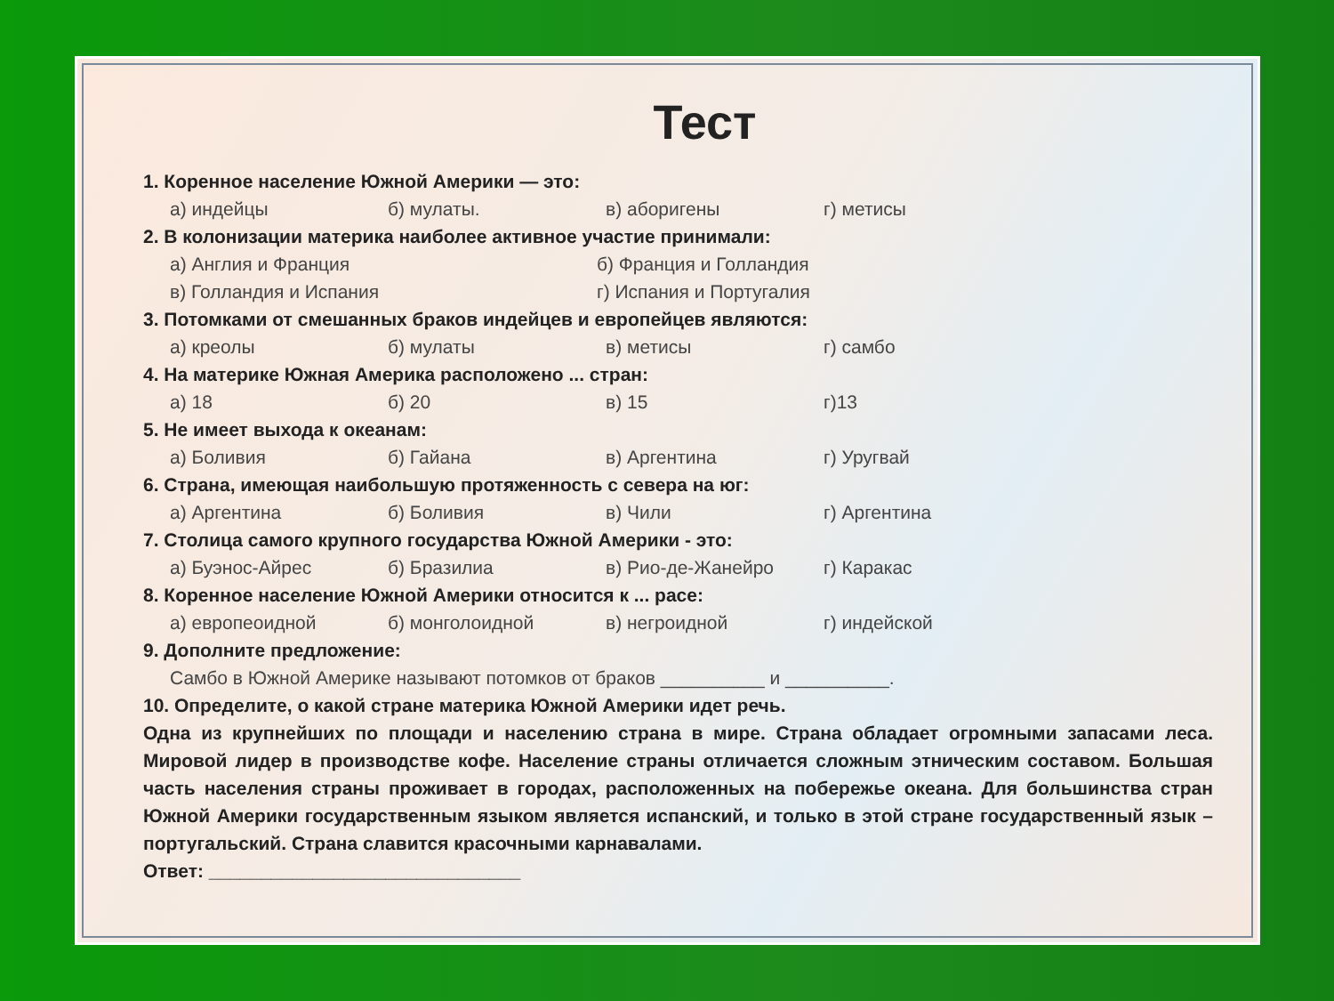Тест
1. Коренное население Южной Америки — это:
а) индейцы б) мулаты. в) аборигены г) метисы
2. В колонизации материка наиболее активное участие принимали:
а) Англия и Франция б) Франция и Голландия
в) Голландия и Испания г) Испания и Португалия
3. Потомками от смешанных браков индейцев и европейцев являются:
а) креолы б) мулаты в) метисы г) самбо
4. На материке Южная Америка расположено ... стран:
а) 18 б) 20 в) 15 г)13
5. Не имеет выхода к океанам:
а) Боливия б) Гайана в) Аргентина г) Уругвай
6. Страна, имеющая наибольшую протяженность с севера на юг:
а) Аргентина б) Боливия в) Чили г) Аргентина
7. Столица самого крупного государства Южной Америки - это:
а) Буэнос-Айрес б) Бразилиа в) Рио-де-Жанейро г) Каракас
8. Коренное население Южной Америки относится к ... расе:
а) европеоидной б) монголоидной в) негроидной г) индейской
9. Дополните предложение:
Самбо в Южной Америке называют потомков от браков __________ и __________.
10. Определите, о какой стране материка Южной Америки идет речь.
Одна из крупнейших по площади и населению страна в мире. Страна обладает огромными запасами леса. Мировой лидер в производстве кофе. Население страны отличается сложным этническим составом. Большая часть населения страны проживает в городах, расположенных на побережье океана. Для большинства стран Южной Америки государственным языком является испанский, и только в этой стране государственный язык – португальский. Страна славится красочными карнавалами.
Ответ: ______________________________